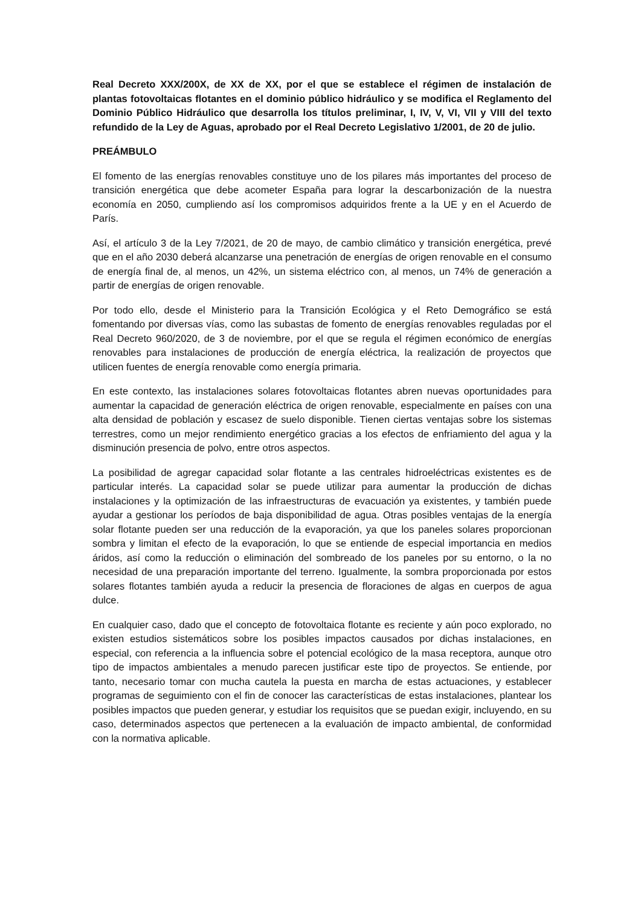Real Decreto XXX/200X, de XX de XX, por el que se establece el régimen de instalación de plantas fotovoltaicas flotantes en el dominio público hidráulico y se modifica el Reglamento del Dominio Público Hidráulico que desarrolla los títulos preliminar, I, IV, V, VI, VII y VIII del texto refundido de la Ley de Aguas, aprobado por el Real Decreto Legislativo 1/2001, de 20 de julio.
PREÁMBULO
El fomento de las energías renovables constituye uno de los pilares más importantes del proceso de transición energética que debe acometer España para lograr la descarbonización de la nuestra economía en 2050, cumpliendo así los compromisos adquiridos frente a la UE y en el Acuerdo de París.
Así, el artículo 3 de la Ley 7/2021, de 20 de mayo, de cambio climático y transición energética, prevé que en el año 2030 deberá alcanzarse una penetración de energías de origen renovable en el consumo de energía final de, al menos, un 42%, un sistema eléctrico con, al menos, un 74% de generación a partir de energías de origen renovable.
Por todo ello, desde el Ministerio para la Transición Ecológica y el Reto Demográfico se está fomentando por diversas vías, como las subastas de fomento de energías renovables reguladas por el Real Decreto 960/2020, de 3 de noviembre, por el que se regula el régimen económico de energías renovables para instalaciones de producción de energía eléctrica, la realización de proyectos que utilicen fuentes de energía renovable como energía primaria.
En este contexto, las instalaciones solares fotovoltaicas flotantes abren nuevas oportunidades para aumentar la capacidad de generación eléctrica de origen renovable, especialmente en países con una alta densidad de población y escasez de suelo disponible. Tienen ciertas ventajas sobre los sistemas terrestres, como un mejor rendimiento energético gracias a los efectos de enfriamiento del agua y la disminución presencia de polvo, entre otros aspectos.
La posibilidad de agregar capacidad solar flotante a las centrales hidroeléctricas existentes es de particular interés. La capacidad solar se puede utilizar para aumentar la producción de dichas instalaciones y la optimización de las infraestructuras de evacuación ya existentes, y también puede ayudar a gestionar los períodos de baja disponibilidad de agua. Otras posibles ventajas de la energía solar flotante pueden ser una reducción de la evaporación, ya que los paneles solares proporcionan sombra y limitan el efecto de la evaporación, lo que se entiende de especial importancia en medios áridos, así como la reducción o eliminación del sombreado de los paneles por su entorno, o la no necesidad de una preparación importante del terreno. Igualmente, la sombra proporcionada por estos solares flotantes también ayuda a reducir la presencia de floraciones de algas en cuerpos de agua dulce.
En cualquier caso, dado que el concepto de fotovoltaica flotante es reciente y aún poco explorado, no existen estudios sistemáticos sobre los posibles impactos causados por dichas instalaciones, en especial, con referencia a la influencia sobre el potencial ecológico de la masa receptora, aunque otro tipo de impactos ambientales a menudo parecen justificar este tipo de proyectos. Se entiende, por tanto, necesario tomar con mucha cautela la puesta en marcha de estas actuaciones, y establecer programas de seguimiento con el fin de conocer las características de estas instalaciones, plantear los posibles impactos que pueden generar, y estudiar los requisitos que se puedan exigir, incluyendo, en su caso, determinados aspectos que pertenecen a la evaluación de impacto ambiental, de conformidad con la normativa aplicable.